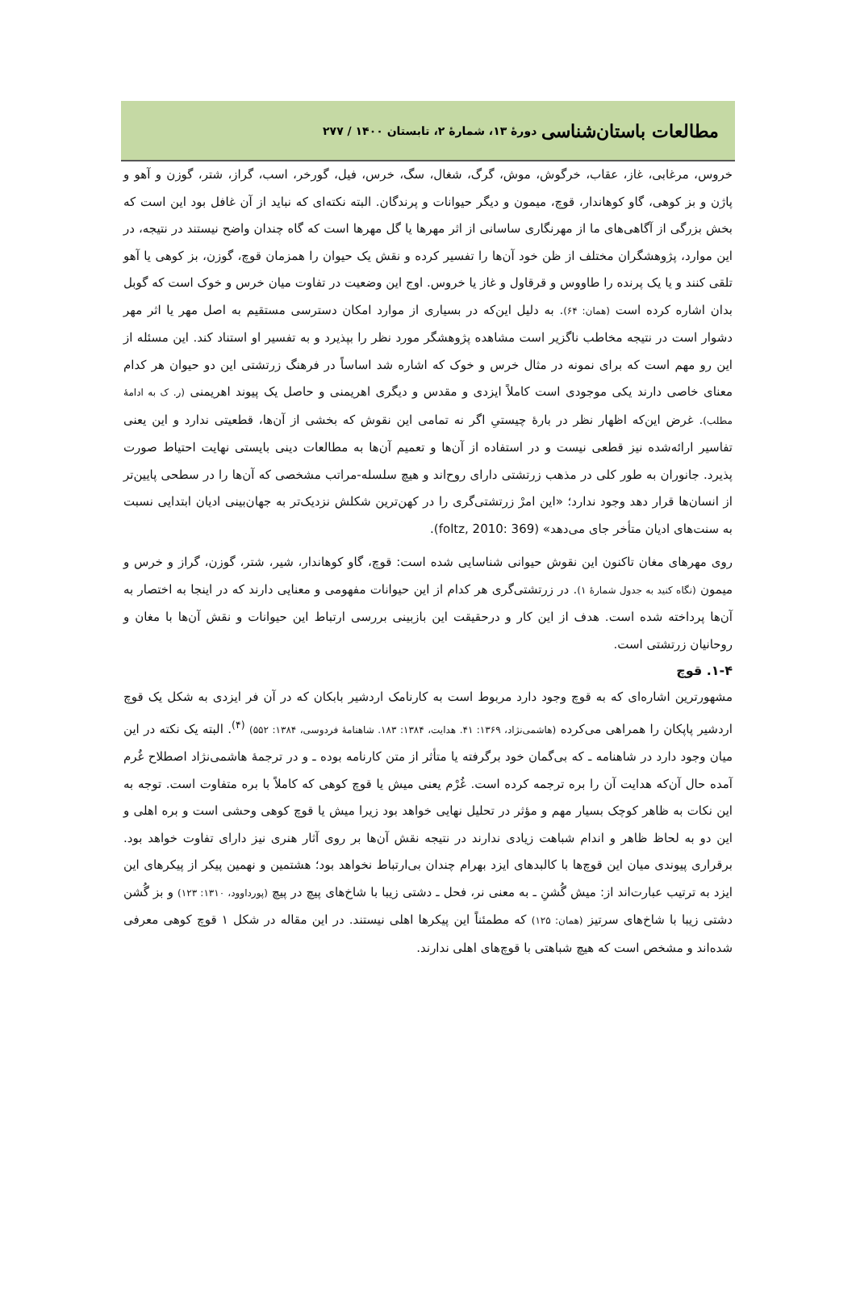مطالعات باستان‌شناسی دورهٔ ۱۳، شمارهٔ ۲، تابستان ۱۴۰۰ / ۲۷۷
خروس، مرغابی، غاز، عقاب، خرگوش، موش، گرگ، شغال، سگ، خرس، فیل، گورخر، اسب، گراز، شتر، گوزن و آهو و پاژن و بز کوهی، گاو کوهاندار، قوچ، میمون و دیگر حیوانات و پرندگان. البته نکته‌ای که نباید از آن غافل بود این است که بخش بزرگی از آگاهی‌های ما از مهرنگاری ساسانی از اثر مهرها یا گل مهرها است که گاه چندان واضح نیستند در نتیجه، در این موارد، پژوهشگران مختلف از ظن خود آن‌ها را تفسیر کرده و نقش یک حیوان را همزمان قوچ، گوزن، بز کوهی یا آهو تلقی کنند و یا یک پرنده را طاووس و قرقاول و غاز یا خروس. اوج این وضعیت در تفاوت میان خرس و خوک است که گوبل بدان اشاره کرده است (همان: ۶۴). به دلیل این‌که در بسیاری از موارد امکان دسترسی مستقیم به اصل مهر یا اثر مهر دشوار است در نتیجه مخاطب ناگزیر است مشاهده پژوهشگر مورد نظر را بپذیرد و به تفسیر او استناد کند. این مسئله از این رو مهم است که برای نمونه در مثال خرس و خوک که اشاره شد اساساً در فرهنگ زرتشتی این دو حیوان هر کدام معنای خاصی دارند یکی موجودی است کاملاً ایزدی و مقدس و دیگری اهریمنی و حاصل یک پیوند اهریمنی (ر. ک به ادامهٔ مطلب). غرض این‌که اظهار نظر در بارهٔ چیستیِ اگر نه تمامی این نقوش که بخشی از آن‌ها، قطعیتی ندارد و این یعنی تفاسیر ارائه‌شده نیز قطعی نیست و در استفاده از آن‌ها و تعمیم آن‌ها به مطالعات دینی بایستی نهایت احتیاط صورت پذیرد. جانوران به طور کلی در مذهب زرتشتی دارای روح‌اند و هیچ سلسله-مراتب مشخصی که آن‌ها را در سطحی پایین‌تر از انسان‌ها قرار دهد وجود ندارد؛ «این امرْ زرتشتی‌گری را در کهن‌ترین شکلش نزدیک‌تر به جهان‌بینی ادیان ابتدایی نسبت به سنت‌های ادیان متأخر جای می‌دهد» (foltz, 2010: 369).
روی مهرهای مغان تاکنون این نقوش حیوانی شناسایی شده است: قوچ، گاو کوهاندار، شیر، شتر، گوزن، گراز و خرس و میمون (نگاه کنید به جدول شمارهٔ ۱). در زرتشتی‌گری هر کدام از این حیوانات مفهومی و معنایی دارند که در اینجا به اختصار به آن‌ها پرداخته شده است. هدف از این کار و درحقیقت این بازبینی بررسی ارتباط این حیوانات و نقش آن‌ها با مغان و روحانیان زرتشتی است.
۱-۴. قوچ
مشهورترین اشاره‌ای که به قوچ وجود دارد مربوط است به کارنامک اردشیر بابکان که در آن فر ایزدی به شکل یک قوچ اردشیر پاپکان را همراهی می‌کرده (هاشمی‌نژاد، ۱۳۶۹: ۴۱. هدایت، ۱۳۸۴: ۱۸۳. شاهنامهٔ فردوسی، ۱۳۸۴: ۵۵۲) <sup>(۴)</sup>. البته یک نکته در این میان وجود دارد در شاهنامه ـ که بی‌گمان خود برگرفته یا متأثر از متن کارنامه بوده ـ و در ترجمهٔ هاشمی‌نژاد اصطلاح غُرم آمده حال آن‌که هدایت آن را بره ترجمه کرده است. غُرْم یعنی میش یا قوچ کوهی که کاملاً با بره متفاوت است. توجه به این نکات به ظاهر کوچک بسیار مهم و مؤثر در تحلیل نهایی خواهد بود زیرا میش یا قوچ کوهی وحشی است و بره اهلی و این دو به لحاظ ظاهر و اندام شباهت زیادی ندارند در نتیجه نقش آن‌ها بر روی آثار هنری نیز دارای تفاوت خواهد بود. برقراری پیوندی میان این قوچ‌ها با کالبدهای ایزد بهرام چندان بی‌ارتباط نخواهد بود؛ هشتمین و نهمین پیکر از پیکرهای این ایزد به ترتیب عبارت‌اند از: میش گُشنِ ـ به معنی نر، فحل ـ دشتی زیبا با شاخ‌های پیچ در پیچ (پورداوود، ۱۳۱۰: ۱۲۳) و بز گُشن دشتی زیبا با شاخ‌های سرتیز (همان: ۱۲۵) که مطمئناً این پیکرها اهلی نیستند. در این مقاله در شکل ۱ قوچ کوهی معرفی شده‌اند و مشخص است که هیچ شباهتی با قوچ‌های اهلی ندارند.